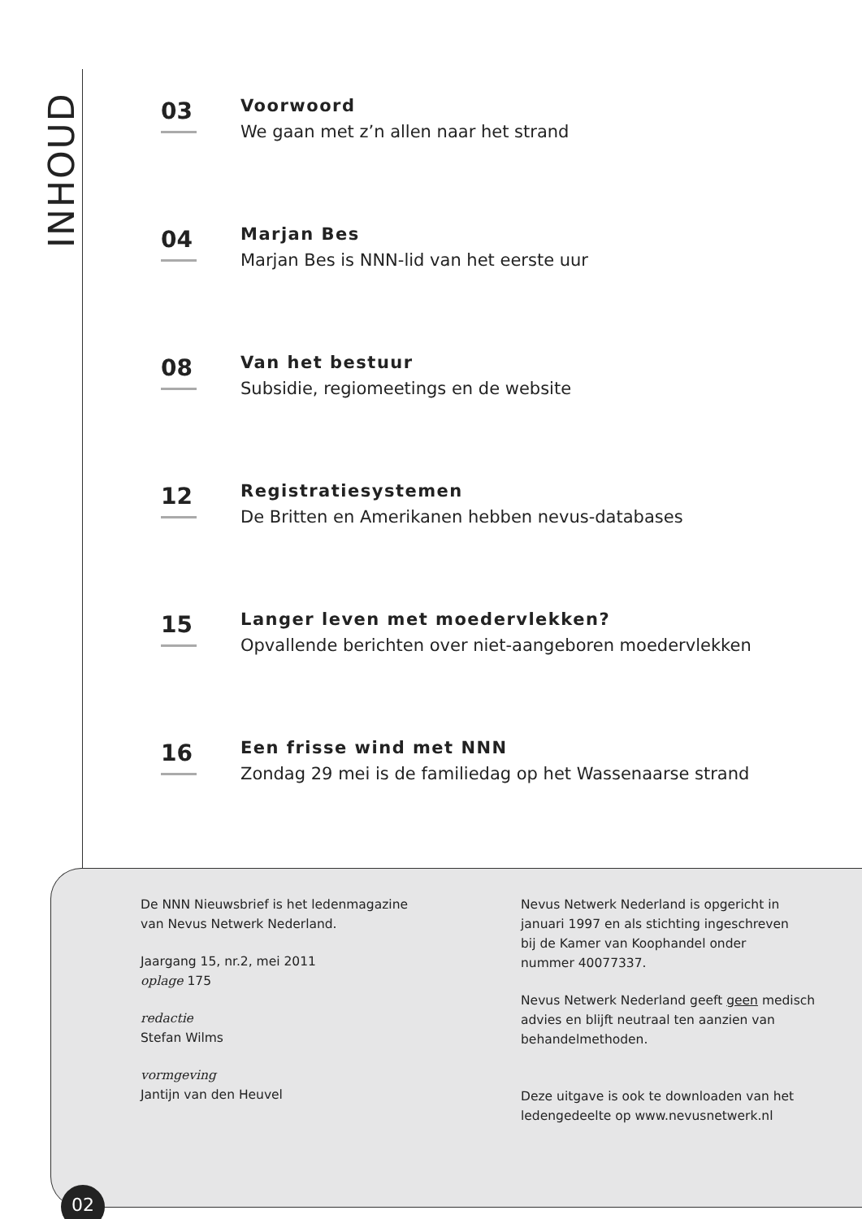INHOUD
03
Voorwoord
We gaan met z’n allen naar het strand
04
Marjan Bes
Marjan Bes is NNN-lid van het eerste uur
08
Van het bestuur
Subsidie, regiomeetings en de website
12
Registratiesystemen
De Britten en Amerikanen hebben nevus-databases
15
Langer leven met moedervlekken?
Opvallende berichten over niet-aangeboren moedervlekken
16
Een frisse wind met NNN
Zondag 29 mei is de familiedag op het Wassenaarse strand
De NNN Nieuwsbrief is het ledenmagazine
van Nevus Netwerk Nederland.
Jaargang 15, nr.2, mei 2011
oplage 175
redactie
Stefan Wilms
vormgeving
Jantijn van den Heuvel
Nevus Netwerk Nederland is opgericht in
januari 1997 en als stichting ingeschreven
bij de Kamer van Koophandel onder
nummer 40077337.
Nevus Netwerk Nederland geeft geen medisch
advies en blijft neutraal ten aanzien van
behandelmethoden.
Deze uitgave is ook te downloaden van het
ledengedeelte op www.nevusnetwerk.nl
02